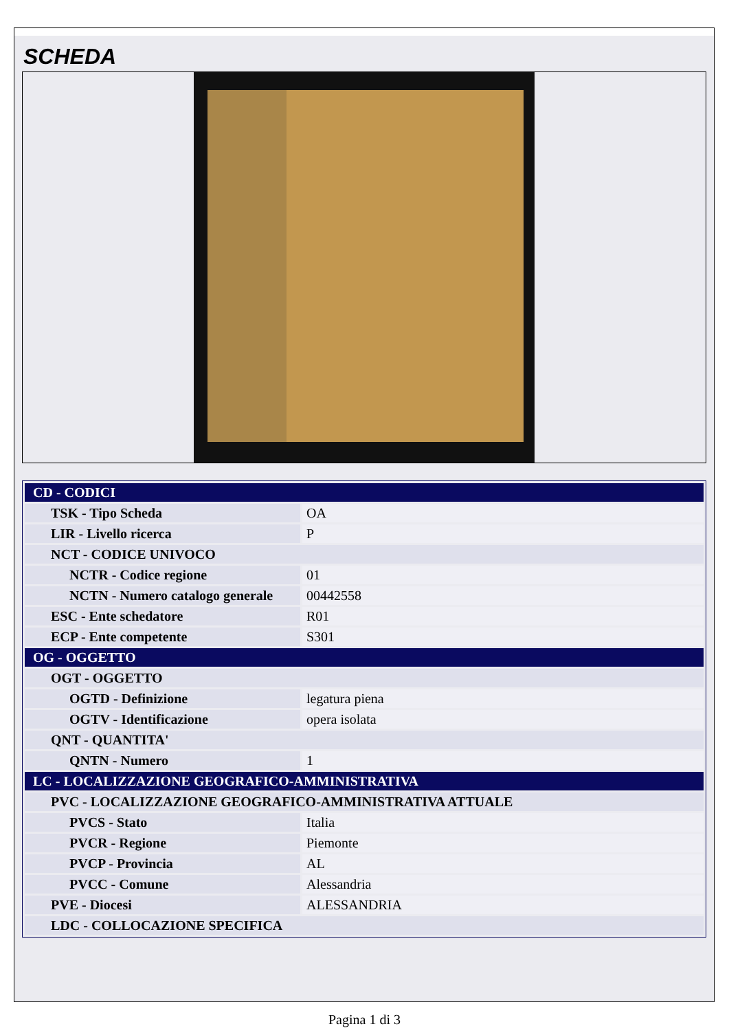SCHEDA
| CD - CODICI | |
| TSK - Tipo Scheda | OA |
| LIR - Livello ricerca | P |
| NCT - CODICE UNIVOCO | |
| NCTR - Codice regione | 01 |
| NCTN - Numero catalogo generale | 00442558 |
| ESC - Ente schedatore | R01 |
| ECP - Ente competente | S301 |
| OG - OGGETTO | |
| OGT - OGGETTO | |
| OGTD - Definizione | legatura piena |
| OGTV - Identificazione | opera isolata |
| QNT - QUANTITA' | |
| QNTN - Numero | 1 |
| LC - LOCALIZZAZIONE GEOGRAFICO-AMMINISTRATIVA | |
| PVC - LOCALIZZAZIONE GEOGRAFICO-AMMINISTRATIVA ATTUALE | |
| PVCS - Stato | Italia |
| PVCR - Regione | Piemonte |
| PVCP - Provincia | AL |
| PVCC - Comune | Alessandria |
| PVE - Diocesi | ALESSANDRIA |
| LDC - COLLOCAZIONE SPECIFICA | |
Pagina 1 di 3